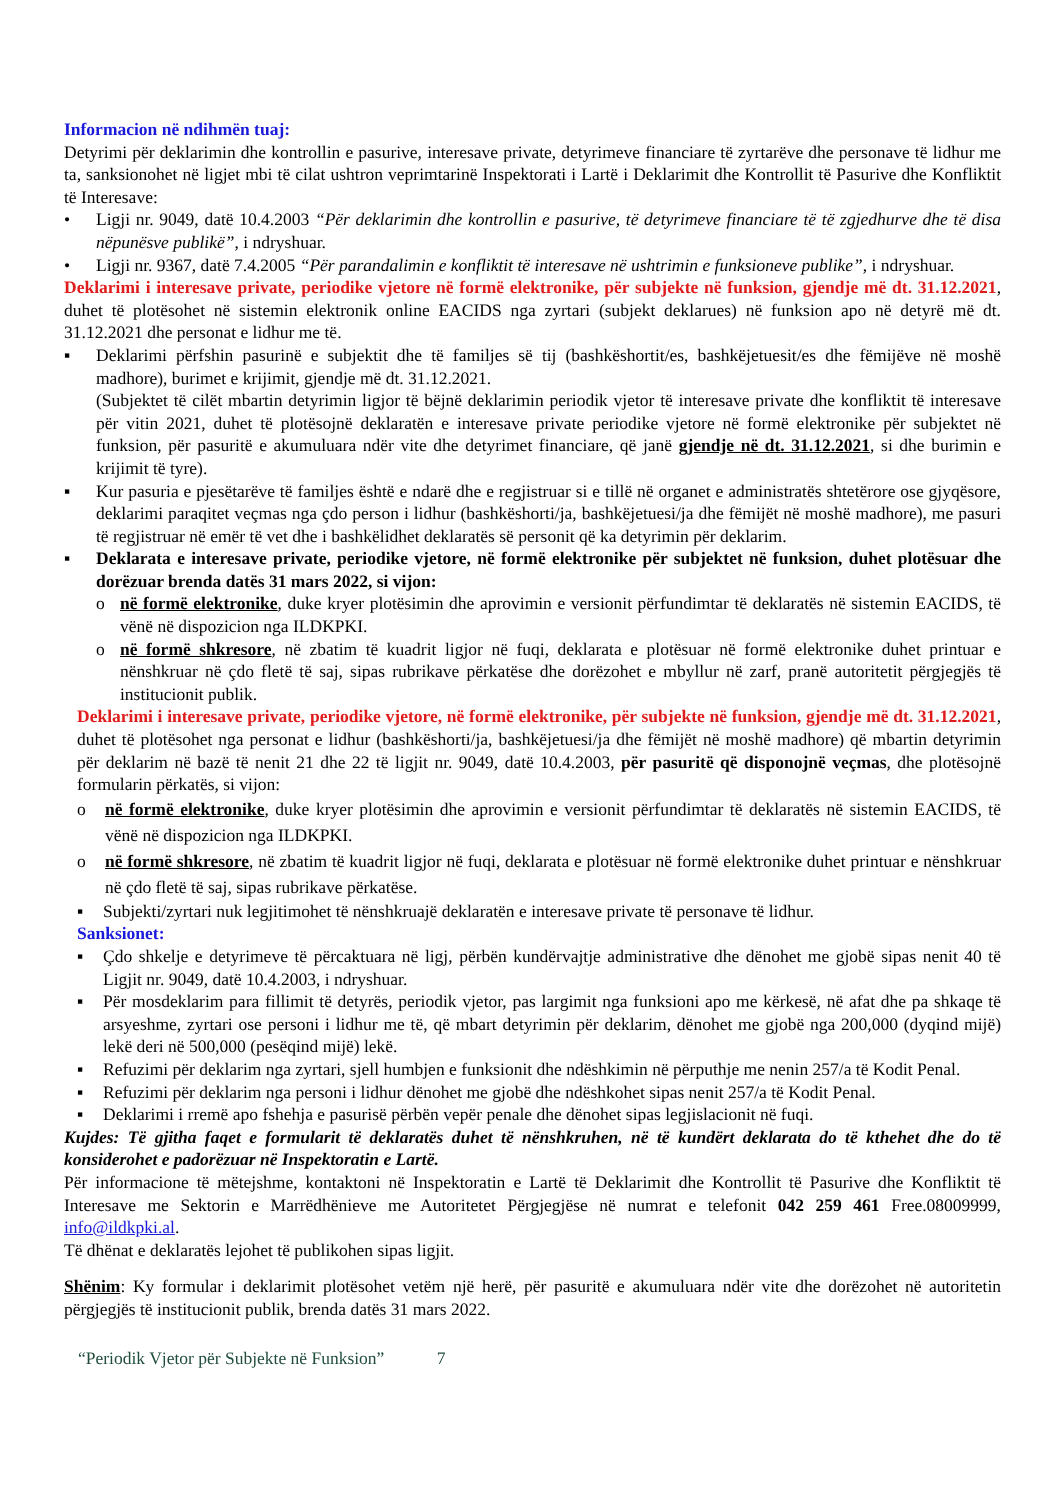Informacion në ndihmën tuaj:
Detyrimi për deklarimin dhe kontrollin e pasurive, interesave private, detyrimeve financiare të zyrtarëve dhe personave të lidhur me ta, sanksionohet në ligjet mbi të cilat ushtron veprimtarinë Inspektorati i Lartë i Deklarimit dhe Kontrollit të Pasurive dhe Konfliktit të Interesave:
• Ligji nr. 9049, datë 10.4.2003 “Për deklarimin dhe kontrollin e pasurive, të detyrimeve financiare të të zgjedhurve dhe të disa nëpunësve publikë”, i ndryshuar.
• Ligji nr. 9367, datë 7.4.2005 “Për parandalimin e konfliktit të interesave në ushtrimin e funksioneve publike”, i ndryshuar.
Deklarimi i interesave private, periodike vjetore në formë elektronike, për subjekte në funksion, gjendje më dt. 31.12.2021, duhet të plotësohet në sistemin elektronik online EACIDS nga zyrtari (subjekt deklarues) në funksion apo në detyrë më dt. 31.12.2021 dhe personat e lidhur me të.
▪ Deklarimi përfshin pasurinë e subjektit dhe të familjes së tij (bashkëshortit/es, bashkëjetuesit/es dhe fëmijëve në moshë madhore), burimet e krijimit, gjendje më dt. 31.12.2021.
(Subjektet të cilët mbartin detyrimin ligjor të bëjnë deklarimin periodik vjetor të interesave private dhe konfliktit të interesave për vitin 2021, duhet të plotësojnë deklaratën e interesave private periodike vjetore në formë elektronike për subjektet në funksion, për pasuritë e akumuluara ndër vite dhe detyrimet financiare, që janë gjendje në dt. 31.12.2021, si dhe burimin e krijimit të tyre).
▪ Kur pasuria e pjesëtarëve të familjes është e ndarë dhe e regjistruar si e tillë në organet e administratës shtetërore ose gjyqësore, deklarimi paraqitet veçmas nga çdo person i lidhur (bashkëshorti/ja, bashkëjetuesi/ja dhe fëmijët në moshë madhore), me pasuri të regjistruar në emër të vet dhe i bashkëlidhet deklaratës së personit që ka detyrimin për deklarim.
▪ Deklarata e interesave private, periodike vjetore, në formë elektronike për subjektet në funksion, duhet plotësuar dhe dorëzuar brenda datës 31 mars 2022, si vijon:
o në formë elektronike, duke kryer plotësimin dhe aprovimin e versionit përfundimtar të deklaratës në sistemin EACIDS, të vënë në dispozicion nga ILDKPKI.
o në formë shkresore, në zbatim të kuadrit ligjor në fuqi, deklarata e plotësuar në formë elektronike duhet printuar e nënshkruar në çdo fletë të saj, sipas rubrikave përkatëse dhe dorëzohet e mbyllur në zarf, pranë autoritetit përgjegjës të institucionit publik.
Deklarimi i interesave private, periodike vjetore, në formë elektronike, për subjekte në funksion, gjendje më dt. 31.12.2021, duhet të plotësohet nga personat e lidhur (bashkëshorti/ja, bashkëjetuesi/ja dhe fëmijët në moshë madhore) që mbartin detyrimin për deklarim në bazë të nenit 21 dhe 22 të ligjit nr. 9049, datë 10.4.2003, për pasuritë që disponojnë veçmas, dhe plotësojnë formularin përkatës, si vijon:
o në formë elektronike, duke kryer plotësimin dhe aprovimin e versionit përfundimtar të deklaratës në sistemin EACIDS, të vënë në dispozicion nga ILDKPKI.
o në formë shkresore, në zbatim të kuadrit ligjor në fuqi, deklarata e plotësuar në formë elektronike duhet printuar e nënshkruar në çdo fletë të saj, sipas rubrikave përkatëse.
▪ Subjekti/zyrtari nuk legjitimohet të nënshkruajë deklaratën e interesave private të personave të lidhur.
Sanksionet:
▪ Çdo shkelje e detyrimeve të përcaktuara në ligj, përbën kundërvajtje administrative dhe dënohet me gjobë sipas nenit 40 të Ligjit nr. 9049, datë 10.4.2003, i ndryshuar.
▪ Për mosdeklarim para fillimit të detyrës, periodik vjetor, pas largimit nga funksioni apo me kërkesë, në afat dhe pa shkaqe të arsyeshme, zyrtari ose personi i lidhur me të, që mbart detyrimin për deklarim, dënohet me gjobë nga 200,000 (dyqind mijë) lekë deri në 500,000 (pesëqind mijë) lekë.
▪ Refuzimi për deklarim nga zyrtari, sjell humbjen e funksionit dhe ndëshkimin në përputhje me nenin 257/a të Kodit Penal.
▪ Refuzimi për deklarim nga personi i lidhur dënohet me gjobë dhe ndëshkohet sipas nenit 257/a të Kodit Penal.
▪ Deklarimi i rremë apo fshehja e pasurisë përbën vepër penale dhe dënohet sipas legjislacionit në fuqi.
Kujdes: Të gjitha faqet e formularit të deklaratës duhet të nënshkruhen, në të kundërt deklarata do të kthehet dhe do të konsiderohet e padorëzuar në Inspektoratin e Lartë.
Për informacione të mëtejshme, kontaktoni në Inspektoratin e Lartë të Deklarimit dhe Kontrollit të Pasurive dhe Konfliktit të Interesave me Sektorin e Marrëdhënieve me Autoritetet Përgjegjëse në numrat e telefonit 042 259 461 Free.08009999, info@ildkpki.al.
Të dhënat e deklaratës lejohet të publikohen sipas ligjit.
Shënim: Ky formular i deklarimit plotësohet vetëm një herë, për pasuritë e akumuluara ndër vite dhe dorëzohet në autoritetin përgjegjës të institucionit publik, brenda datës 31 mars 2022.
“Periodik Vjetor për Subjekte në Funksion” 7